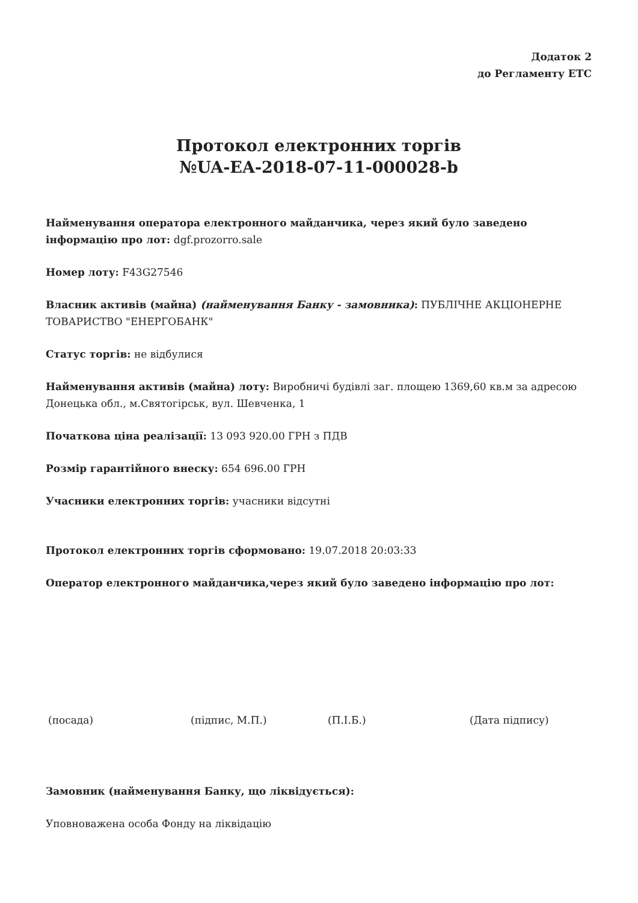Додаток 2
до Регламенту ЕТС
Протокол електронних торгів
№UA-EA-2018-07-11-000028-b
Найменування оператора електронного майданчика, через який було заведено інформацію про лот: dgf.prozorro.sale
Номер лоту: F43G27546
Власник активів (майна) (найменування Банку - замовника): ПУБЛІЧНЕ АКЦІОНЕРНЕ ТОВАРИСТВО "ЕНЕРГОБАНК"
Статус торгів: не відбулися
Найменування активів (майна) лоту: Виробничі будівлі заг. площею 1369,60 кв.м за адресою Донецька обл., м.Святогірськ, вул. Шевченка, 1
Початкова ціна реалізації: 13 093 920.00 ГРН з ПДВ
Розмір гарантійного внеску: 654 696.00 ГРН
Учасники електронних торгів: учасники відсутні
Протокол електронних торгів сформовано: 19.07.2018 20:03:33
Оператор електронного майданчика,через який було заведено інформацію про лот:
(посада) (підпис, М.П.) (П.І.Б.) (Дата підпису)
Замовник (найменування Банку, що ліквідується):
Уповноважена особа Фонду на ліквідацію